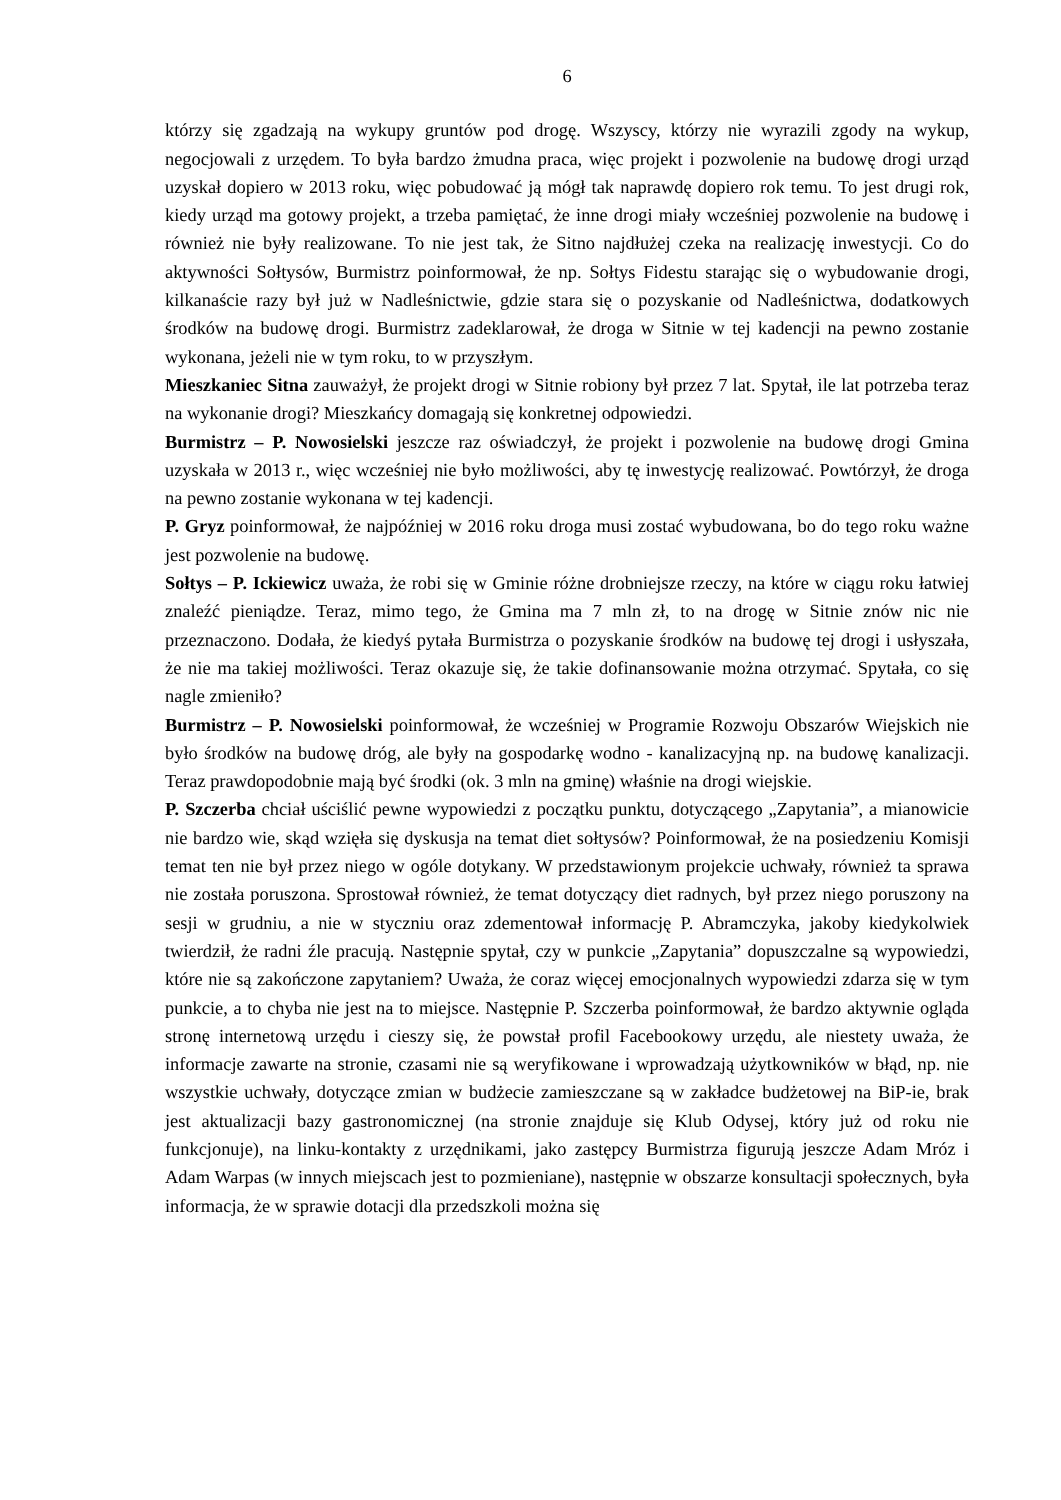6
którzy się zgadzają na wykupy gruntów pod drogę. Wszyscy, którzy nie wyrazili zgody na wykup, negocjowali z urzędem. To była bardzo żmudna praca, więc projekt i pozwolenie na budowę drogi urząd uzyskał dopiero w 2013 roku, więc pobudować ją mógł tak naprawdę dopiero rok temu. To jest drugi rok, kiedy urząd ma gotowy projekt, a trzeba pamiętać, że inne drogi miały wcześniej pozwolenie na budowę i również nie były realizowane. To nie jest tak, że Sitno najdłużej czeka na realizację inwestycji. Co do aktywności Sołtysów, Burmistrz poinformował, że np. Sołtys Fidestu starając się o wybudowanie drogi, kilkanaście razy był już w Nadleśnictwie, gdzie stara się o pozyskanie od Nadleśnictwa, dodatkowych środków na budowę drogi. Burmistrz zadeklarował, że droga w Sitnie w tej kadencji na pewno zostanie wykonana, jeżeli nie w tym roku, to w przyszłym.
Mieszkaniec Sitna zauważył, że projekt drogi w Sitnie robiony był przez 7 lat. Spytał, ile lat potrzeba teraz na wykonanie drogi? Mieszkańcy domagają się konkretnej odpowiedzi.
Burmistrz – P. Nowosielski jeszcze raz oświadczył, że projekt i pozwolenie na budowę drogi Gmina uzyskała w 2013 r., więc wcześniej nie było możliwości, aby tę inwestycję realizować. Powtórzył, że droga na pewno zostanie wykonana w tej kadencji.
P. Gryz poinformował, że najpóźniej w 2016 roku droga musi zostać wybudowana, bo do tego roku ważne jest pozwolenie na budowę.
Sołtys – P. Ickiewicz uważa, że robi się w Gminie różne drobniejsze rzeczy, na które w ciągu roku łatwiej znaleźć pieniądze. Teraz, mimo tego, że Gmina ma 7 mln zł, to na drogę w Sitnie znów nic nie przeznaczono. Dodała, że kiedyś pytała Burmistrza o pozyskanie środków na budowę tej drogi i usłyszała, że nie ma takiej możliwości. Teraz okazuje się, że takie dofinansowanie można otrzymać. Spytała, co się nagle zmieniło?
Burmistrz – P. Nowosielski poinformował, że wcześniej w Programie Rozwoju Obszarów Wiejskich nie było środków na budowę dróg, ale były na gospodarkę wodno - kanalizacyjną np. na budowę kanalizacji. Teraz prawdopodobnie mają być środki (ok. 3 mln na gminę) właśnie na drogi wiejskie.
P. Szczerba chciał uściślić pewne wypowiedzi z początku punktu, dotyczącego „Zapytania”, a mianowicie nie bardzo wie, skąd wzięła się dyskusja na temat diet sołtysów? Poinformował, że na posiedzeniu Komisji temat ten nie był przez niego w ogóle dotykany. W przedstawionym projekcie uchwały, również ta sprawa nie została poruszona. Sprostował również, że temat dotyczący diet radnych, był przez niego poruszony na sesji w grudniu, a nie w styczniu oraz zdementował informację P. Abramczyka, jakoby kiedykolwiek twierdził, że radni źle pracują. Następnie spytał, czy w punkcie „Zapytania” dopuszczalne są wypowiedzi, które nie są zakończone zapytaniem? Uważa, że coraz więcej emocjonalnych wypowiedzi zdarza się w tym punkcie, a to chyba nie jest na to miejsce. Następnie P. Szczerba poinformował, że bardzo aktywnie ogląda stronę internetową urzędu i cieszy się, że powstał profil Facebookowy urzędu, ale niestety uważa, że informacje zawarte na stronie, czasami nie są weryfikowane i wprowadzają użytkowników w błąd, np. nie wszystkie uchwały, dotyczące zmian w budżecie zamieszczane są w zakładce budżetowej na BiP-ie, brak jest aktualizacji bazy gastronomicznej (na stronie znajduje się Klub Odysej, który już od roku nie funkcjonuje), na linku-kontakty z urzędnikami, jako zastępcy Burmistrza figurują jeszcze Adam Mróz i Adam Warpas (w innych miejscach jest to pozmieniane), następnie w obszarze konsultacji społecznych, była informacja, że w sprawie dotacji dla przedszkoli można się